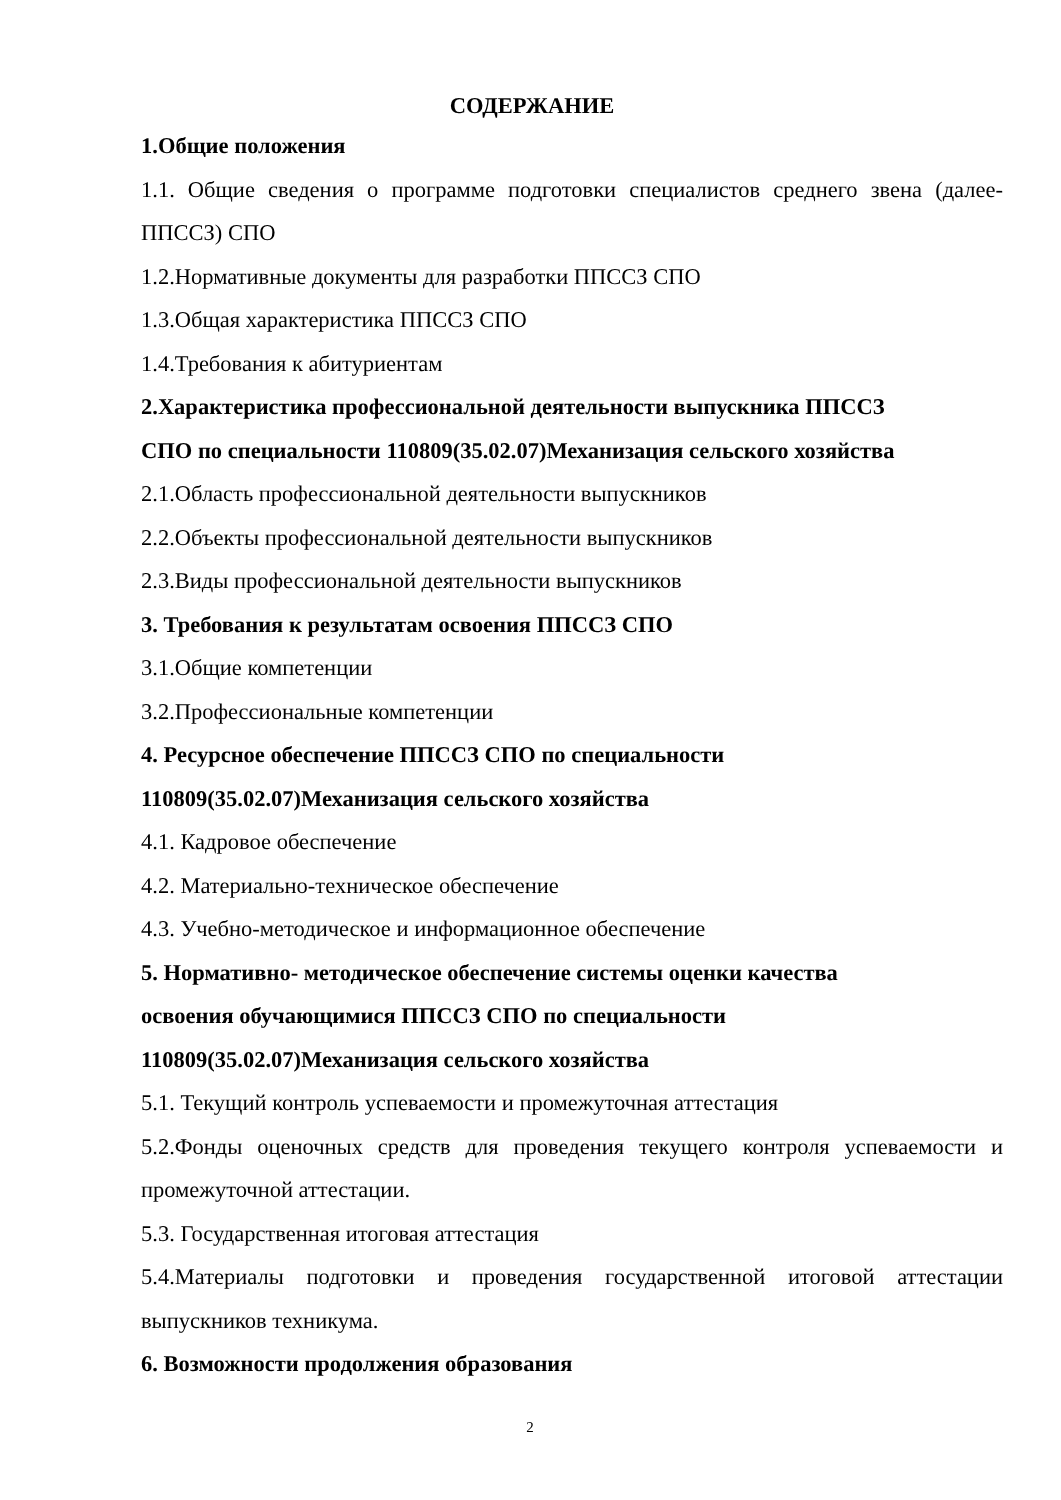СОДЕРЖАНИЕ
1.Общие положения
1.1. Общие сведения о программе подготовки специалистов среднего звена (далее- ППССЗ) СПО
1.2.Нормативные документы для разработки ППССЗ СПО
1.3.Общая характеристика ППССЗ СПО
1.4.Требования к абитуриентам
2.Характеристика профессиональной деятельности выпускника ППССЗ
СПО по специальности 110809(35.02.07)Механизация сельского хозяйства
2.1.Область профессиональной деятельности выпускников
2.2.Объекты профессиональной деятельности выпускников
2.3.Виды профессиональной деятельности выпускников
3. Требования к результатам освоения ППССЗ СПО
3.1.Общие компетенции
3.2.Профессиональные компетенции
4. Ресурсное обеспечение ППССЗ СПО по специальности
110809(35.02.07)Механизация сельского хозяйства
4.1. Кадровое обеспечение
4.2. Материально-техническое обеспечение
4.3. Учебно-методическое и информационное обеспечение
5. Нормативно- методическое обеспечение системы оценки качества
освоения обучающимися ППССЗ СПО по специальности
110809(35.02.07)Механизация сельского хозяйства
5.1. Текущий контроль успеваемости и промежуточная аттестация
5.2.Фонды оценочных средств для проведения текущего контроля успеваемости и промежуточной аттестации.
5.3. Государственная итоговая аттестация
5.4.Материалы подготовки и проведения государственной итоговой аттестации выпускников техникума.
6. Возможности продолжения образования
2